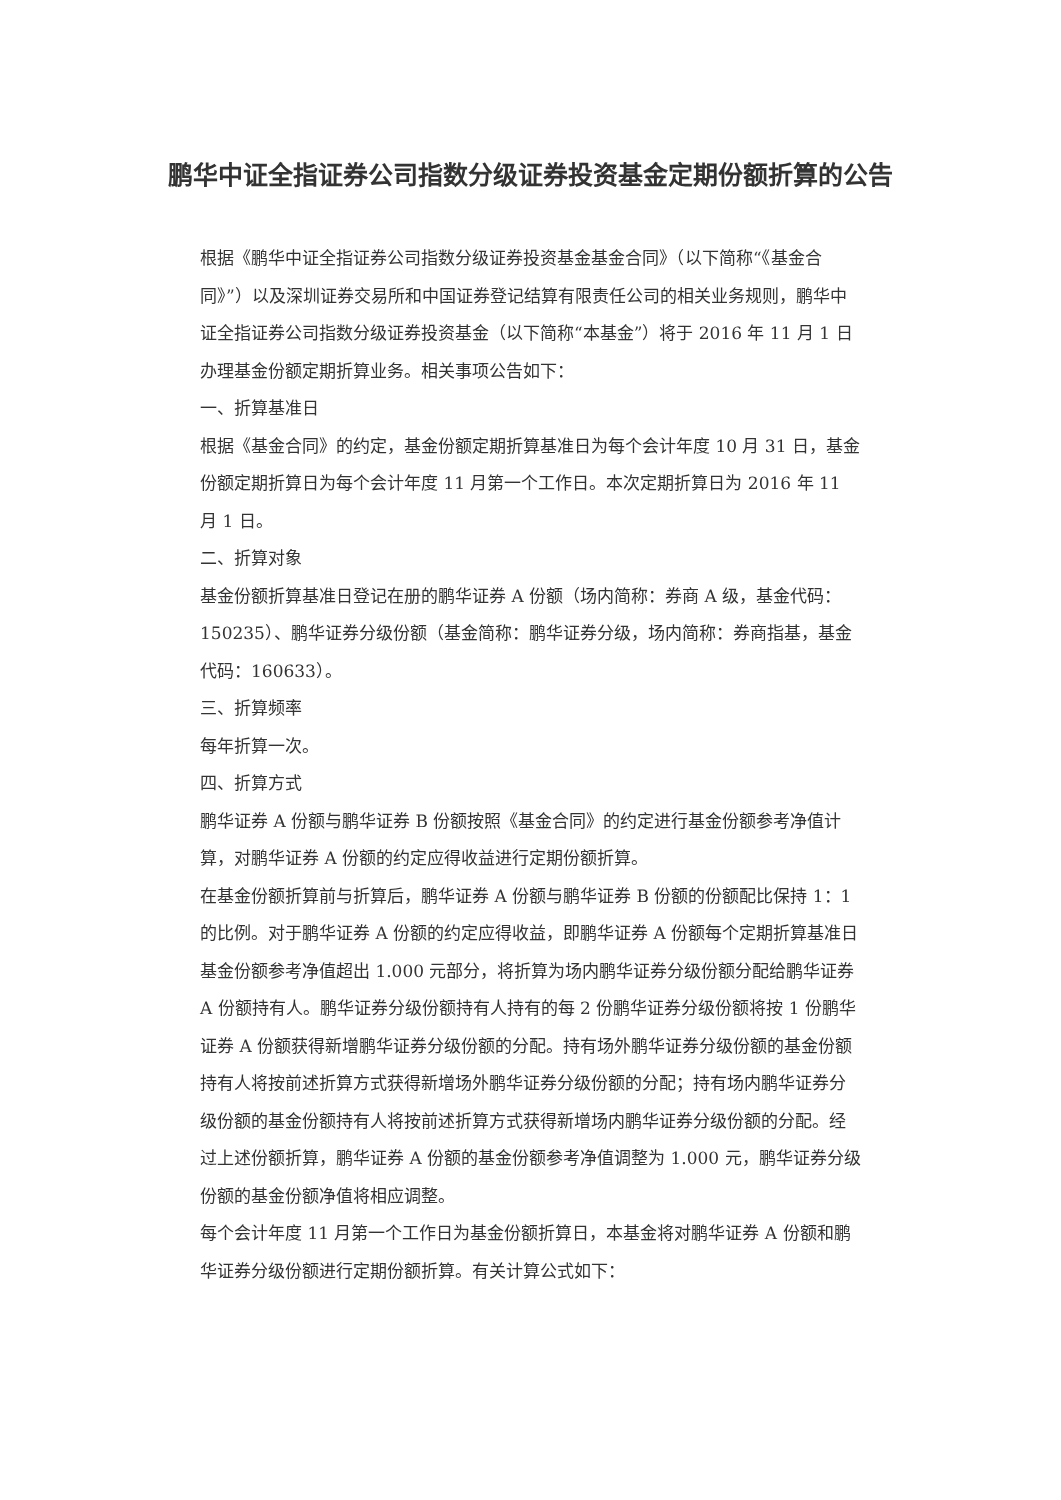鹏华中证全指证券公司指数分级证券投资基金定期份额折算的公告
根据《鹏华中证全指证券公司指数分级证券投资基金基金合同》（以下简称“《基金合同》”）以及深圳证券交易所和中国证券登记结算有限责任公司的相关业务规则，鹏华中证全指证券公司指数分级证券投资基金（以下简称“本基金”）将于 2016 年 11 月 1 日办理基金份额定期折算业务。相关事项公告如下：
一、折算基准日
根据《基金合同》的约定，基金份额定期折算基准日为每个会计年度 10 月 31 日，基金份额定期折算日为每个会计年度 11 月第一个工作日。本次定期折算日为 2016 年 11 月 1 日。
二、折算对象
基金份额折算基准日登记在册的鹏华证券 A 份额（场内简称：券商 A 级，基金代码：150235）、鹏华证券分级份额（基金简称：鹏华证券分级，场内简称：券商指基，基金代码：160633）。
三、折算频率
每年折算一次。
四、折算方式
鹏华证券 A 份额与鹏华证券 B 份额按照《基金合同》的约定进行基金份额参考净值计算，对鹏华证券 A 份额的约定应得收益进行定期份额折算。
在基金份额折算前与折算后，鹏华证券 A 份额与鹏华证券 B 份额的份额配比保持 1：1 的比例。对于鹏华证券 A 份额的约定应得收益，即鹏华证券 A 份额每个定期折算基准日基金份额参考净值超出 1.000 元部分，将折算为场内鹏华证券分级份额分配给鹏华证券 A 份额持有人。鹏华证券分级份额持有人持有的每 2 份鹏华证券分级份额将按 1 份鹏华证券 A 份额获得新增鹏华证券分级份额的分配。持有场外鹏华证券分级份额的基金份额持有人将按前述折算方式获得新增场外鹏华证券分级份额的分配；持有场内鹏华证券分级份额的基金份额持有人将按前述折算方式获得新增场内鹏华证券分级份额的分配。经过上述份额折算，鹏华证券 A 份额的基金份额参考净值调整为 1.000 元，鹏华证券分级份额的基金份额净值将相应调整。
每个会计年度 11 月第一个工作日为基金份额折算日，本基金将对鹏华证券 A 份额和鹏华证券分级份额进行定期份额折算。有关计算公式如下：